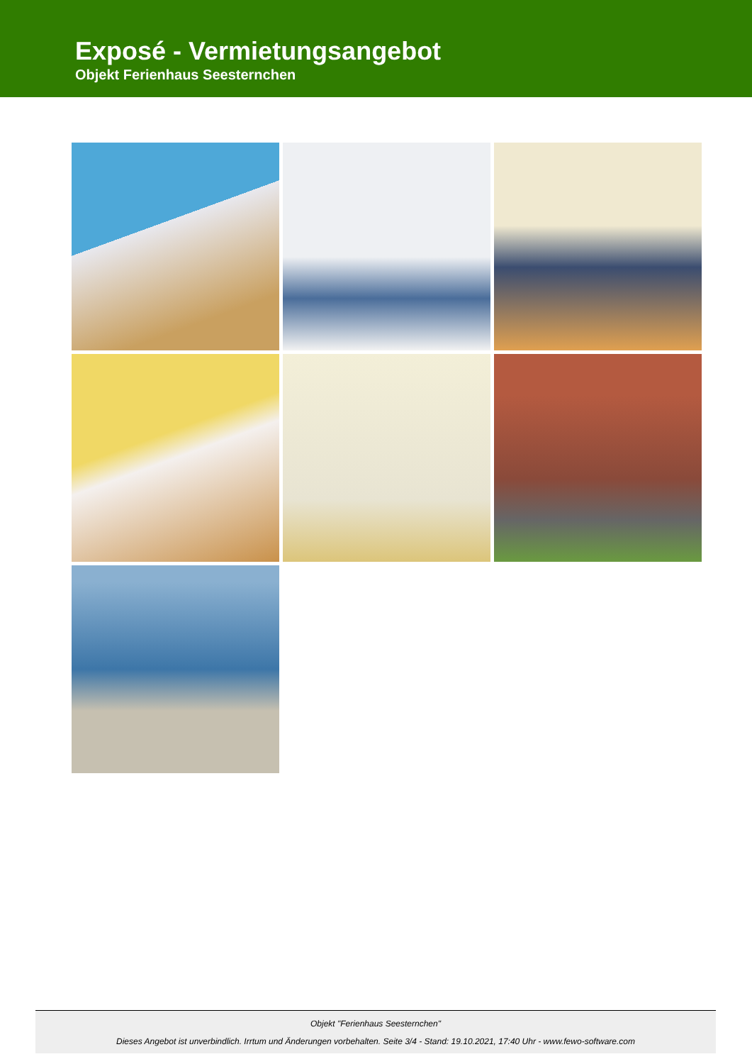Exposé - Vermietungsangebot
Objekt Ferienhaus Seesternchen
Objekt "Ferienhaus Seesternchen"
Dieses Angebot ist unverbindlich. Irrtum und Änderungen vorbehalten. Seite 3/4 - Stand: 19.10.2021, 17:40 Uhr - www.fewo-software.com